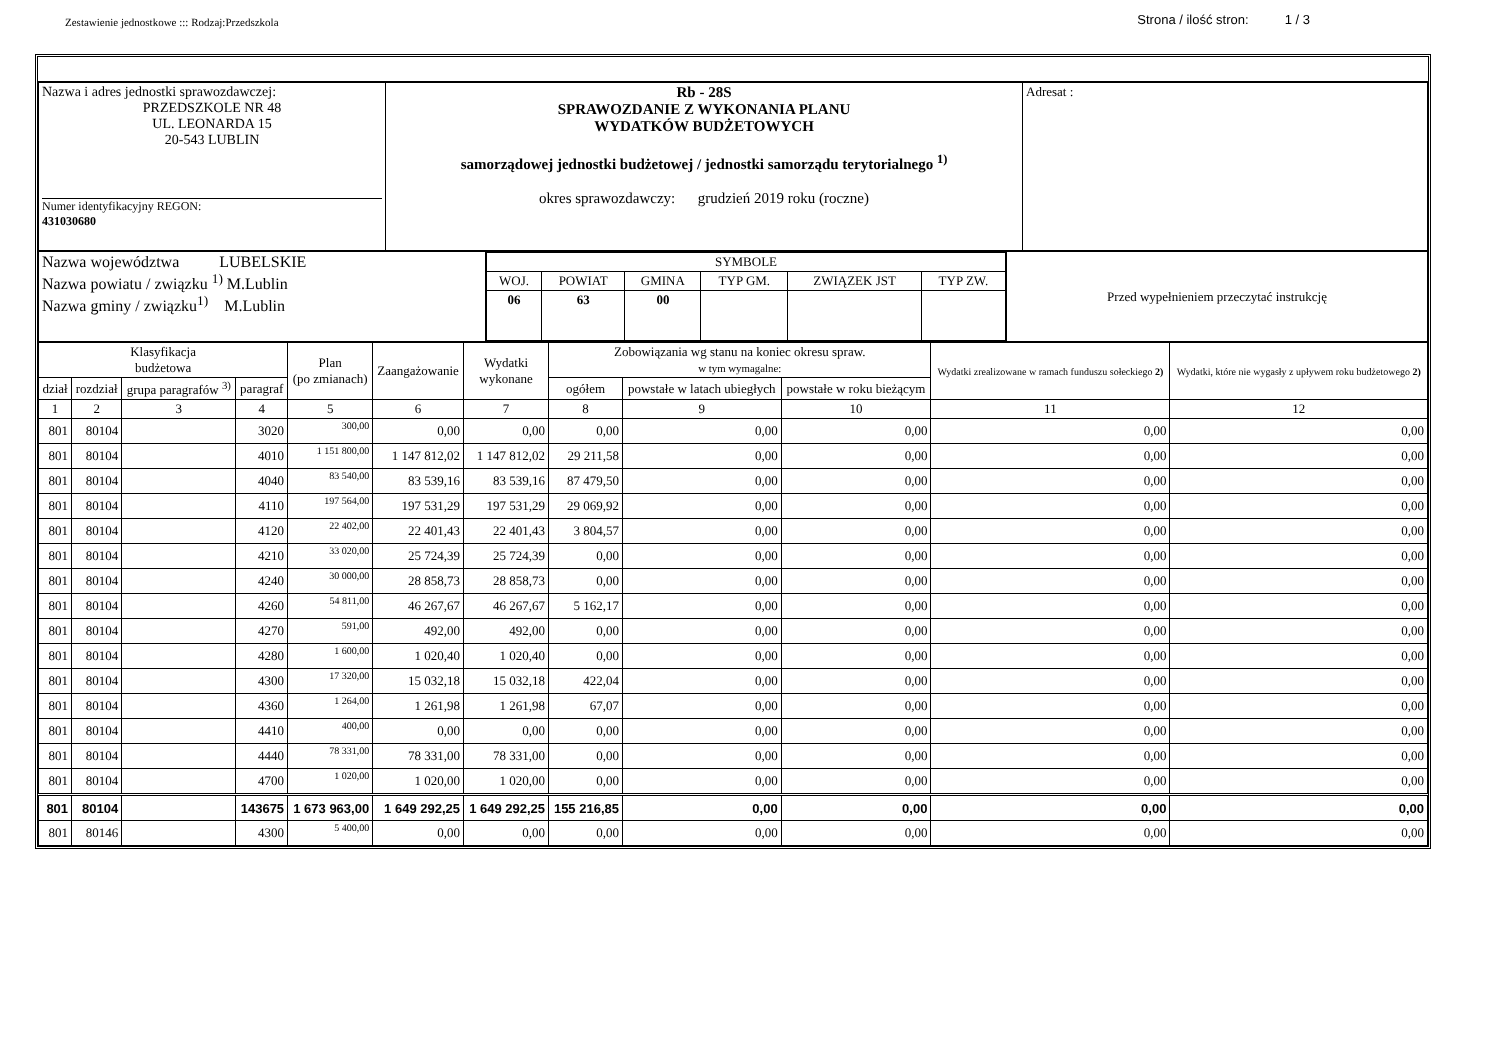Zestawienie jednostkowe ::: Rodzaj:Przedszkola
Strona / ilość stron: 1 / 3
| Nazwa i adres jednostki sprawozdawczej: PRZEDSZKOLE NR 48 UL. LEONARDA 15 20-543 LUBLIN Numer identyfikacyjny REGON: 431030680 | Rb - 28S SPRAWOZDANIE Z WYKONANIA PLANU WYDATKÓW BUDŻETOWYCH samorządowej jednostki budżetowej / jednostki samorządu terytorialnego <sup>1)</sup> okres sprawozdawczy: grudzień 2019 roku (roczne) | Adresat : |
| Nazwa województwa LUBELSKIE Nazwa powiatu / związku <sup>1)</sup> M.Lublin Nazwa gminy / związku<sup>1)</sup> M.Lublin | / SYMBOLE / / / / / / / WOJ. / POWIAT / GMINA / TYP GM. / ZWIĄZEK JST / TYP ZW. / / 06 / 63 / 00 / / / / | Przed wypełnieniem przeczytać instrukcję |
| Klasyfikacja budżetowa | | | | Plan (po zmianach) | Zaangażowanie | Wydatki wykonane | Zobowiązania wg stanu na koniec okresu spraw. w tym wymagalne: | | | Wydatki zrealizowane w ramach funduszu sołeckiego 2) | Wydatki, które nie wygasły z upływem roku budżetowego 2) |
| --- | --- | --- | --- | --- | --- | --- | --- | --- | --- | --- | --- |
| dział | rozdział | grupa paragrafów <sup>3)</sup> | paragraf | | | | ogółem | powstałe w latach ubiegłych | powstałe w roku bieżącym | | |
| 1 | 2 | 3 | 4 | 5 | 6 | 7 | 8 | 9 | 10 | 11 | 12 |
| 801 | 80104 | | 3020 | 300,00 | 0,00 | 0,00 | 0,00 | 0,00 | 0,00 | 0,00 | 0,00 |
| 801 | 80104 | | 4010 | 1 151 800,00 | 1 147 812,02 | 1 147 812,02 | 29 211,58 | 0,00 | 0,00 | 0,00 | 0,00 |
| 801 | 80104 | | 4040 | 83 540,00 | 83 539,16 | 83 539,16 | 87 479,50 | 0,00 | 0,00 | 0,00 | 0,00 |
| 801 | 80104 | | 4110 | 197 564,00 | 197 531,29 | 197 531,29 | 29 069,92 | 0,00 | 0,00 | 0,00 | 0,00 |
| 801 | 80104 | | 4120 | 22 402,00 | 22 401,43 | 22 401,43 | 3 804,57 | 0,00 | 0,00 | 0,00 | 0,00 |
| 801 | 80104 | | 4210 | 33 020,00 | 25 724,39 | 25 724,39 | 0,00 | 0,00 | 0,00 | 0,00 | 0,00 |
| 801 | 80104 | | 4240 | 30 000,00 | 28 858,73 | 28 858,73 | 0,00 | 0,00 | 0,00 | 0,00 | 0,00 |
| 801 | 80104 | | 4260 | 54 811,00 | 46 267,67 | 46 267,67 | 5 162,17 | 0,00 | 0,00 | 0,00 | 0,00 |
| 801 | 80104 | | 4270 | 591,00 | 492,00 | 492,00 | 0,00 | 0,00 | 0,00 | 0,00 | 0,00 |
| 801 | 80104 | | 4280 | 1 600,00 | 1 020,40 | 1 020,40 | 0,00 | 0,00 | 0,00 | 0,00 | 0,00 |
| 801 | 80104 | | 4300 | 17 320,00 | 15 032,18 | 15 032,18 | 422,04 | 0,00 | 0,00 | 0,00 | 0,00 |
| 801 | 80104 | | 4360 | 1 264,00 | 1 261,98 | 1 261,98 | 67,07 | 0,00 | 0,00 | 0,00 | 0,00 |
| 801 | 80104 | | 4410 | 400,00 | 0,00 | 0,00 | 0,00 | 0,00 | 0,00 | 0,00 | 0,00 |
| 801 | 80104 | | 4440 | 78 331,00 | 78 331,00 | 78 331,00 | 0,00 | 0,00 | 0,00 | 0,00 | 0,00 |
| 801 | 80104 | | 4700 | 1 020,00 | 1 020,00 | 1 020,00 | 0,00 | 0,00 | 0,00 | 0,00 | 0,00 |
| 801 | 80104 | | 143675 | 1 673 963,00 | 1 649 292,25 | 1 649 292,25 | 155 216,85 | 0,00 | 0,00 | 0,00 | 0,00 |
| 801 | 80146 | | 4300 | 5 400,00 | 0,00 | 0,00 | 0,00 | 0,00 | 0,00 | 0,00 | 0,00 |